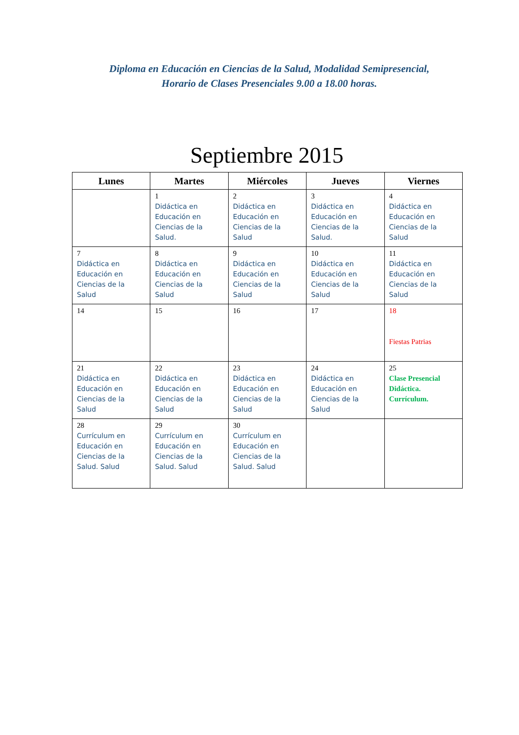Diploma en Educación en Ciencias de la Salud, Modalidad Semipresencial,
Horario de Clases Presenciales 9.00 a 18.00 horas.
Septiembre 2015
| Lunes | Martes | Miércoles | Jueves | Viernes |
| --- | --- | --- | --- | --- |
| | 1 Didáctica en Educación en Ciencias de la Salud. | 2 Didáctica en Educación en Ciencias de la Salud | 3 Didáctica en Educación en Ciencias de la Salud. | 4 Didáctica en Educación en Ciencias de la Salud |
| 7 Didáctica en Educación en Ciencias de la Salud | 8 Didáctica en Educación en Ciencias de la Salud | 9 Didáctica en Educación en Ciencias de la Salud | 10 Didáctica en Educación en Ciencias de la Salud | 11 Didáctica en Educación en Ciencias de la Salud |
| 14 | 15 | 16 | 17 | 18 Fiestas Patrias |
| 21 Didáctica en Educación en Ciencias de la Salud | 22 Didáctica en Educación en Ciencias de la Salud | 23 Didáctica en Educación en Ciencias de la Salud | 24 Didáctica en Educación en Ciencias de la Salud | 25 Clase Presencial Didáctica. Currículum. |
| 28 Currículum en Educación en Ciencias de la Salud. Salud | 29 Currículum en Educación en Ciencias de la Salud. Salud | 30 Currículum en Educación en Ciencias de la Salud. Salud | | |